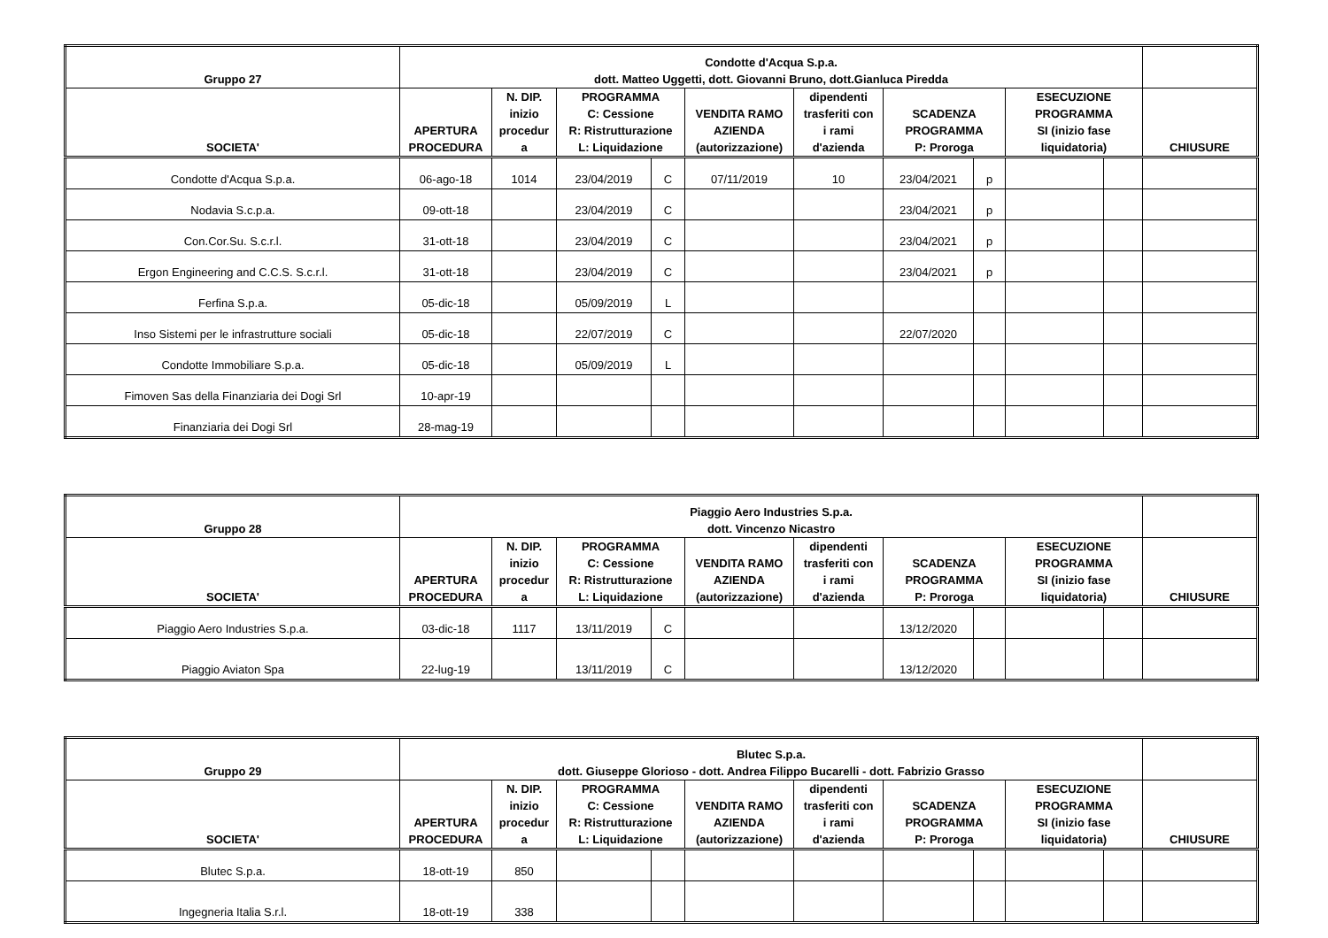| Gruppo 27 | Condotte d'Acqua S.p.a. dott. Matteo Uggetti, dott. Giovanni Bruno, dott.Gianluca Piredda | | | | | | | | | | |
| --- | --- | --- | --- | --- | --- | --- | --- | --- | --- | --- | --- |
| SOCIETA' | APERTURA PROCEDURA | N. DIP. inizio procedur a | PROGRAMMA C: Cessione R: Ristrutturazione L: Liquidazione | | VENDITA RAMO AZIENDA (autorizzazione) | dipendenti trasferiti con i rami d'azienda | SCADENZA PROGRAMMA P: Proroga | | ESECUZIONE PROGRAMMA SI (inizio fase liquidatoria) | | CHIUSURE |
| Condotte d'Acqua S.p.a. | 06-ago-18 | 1014 | 23/04/2019 | C | 07/11/2019 | 10 | 23/04/2021 | p | | | |
| Nodavia S.c.p.a. | 09-ott-18 | | 23/04/2019 | C | | | 23/04/2021 | p | | | |
| Con.Cor.Su. S.c.r.l. | 31-ott-18 | | 23/04/2019 | C | | | 23/04/2021 | p | | | |
| Ergon Engineering and C.C.S. S.c.r.l. | 31-ott-18 | | 23/04/2019 | C | | | 23/04/2021 | p | | | |
| Ferfina S.p.a. | 05-dic-18 | | 05/09/2019 | L | | | | | | | |
| Inso Sistemi per le infrastrutture sociali | 05-dic-18 | | 22/07/2019 | C | | | 22/07/2020 | | | | |
| Condotte Immobiliare S.p.a. | 05-dic-18 | | 05/09/2019 | L | | | | | | | |
| Fimoven Sas della Finanziaria dei Dogi Srl | 10-apr-19 | | | | | | | | | | |
| Finanziaria dei Dogi Srl | 28-mag-19 | | | | | | | | | | |
| Gruppo 28 | Piaggio Aero Industries S.p.a. dott. Vincenzo Nicastro | | | | | | | | | | |
| --- | --- | --- | --- | --- | --- | --- | --- | --- | --- | --- | --- |
| SOCIETA' | APERTURA PROCEDURA | N. DIP. inizio procedur a | PROGRAMMA C: Cessione R: Ristrutturazione L: Liquidazione | | VENDITA RAMO AZIENDA (autorizzazione) | dipendenti trasferiti con i rami d'azienda | SCADENZA PROGRAMMA P: Proroga | | ESECUZIONE PROGRAMMA SI (inizio fase liquidatoria) | | CHIUSURE |
| Piaggio Aero Industries S.p.a. | 03-dic-18 | 1117 | 13/11/2019 | C | | | 13/12/2020 | | | | |
| Piaggio Aviaton Spa | 22-lug-19 | | 13/11/2019 | C | | | 13/12/2020 | | | | |
| Gruppo 29 | Blutec S.p.a. dott. Giuseppe Glorioso - dott. Andrea Filippo Bucarelli - dott. Fabrizio Grasso | | | | | | | | | | |
| --- | --- | --- | --- | --- | --- | --- | --- | --- | --- | --- | --- |
| SOCIETA' | APERTURA PROCEDURA | N. DIP. inizio procedur a | PROGRAMMA C: Cessione R: Ristrutturazione L: Liquidazione | | VENDITA RAMO AZIENDA (autorizzazione) | dipendenti trasferiti con i rami d'azienda | SCADENZA PROGRAMMA P: Proroga | | ESECUZIONE PROGRAMMA SI (inizio fase liquidatoria) | | CHIUSURE |
| Blutec S.p.a. | 18-ott-19 | 850 | | | | | | | | | |
| Ingegneria Italia S.r.l. | 18-ott-19 | 338 | | | | | | | | | |